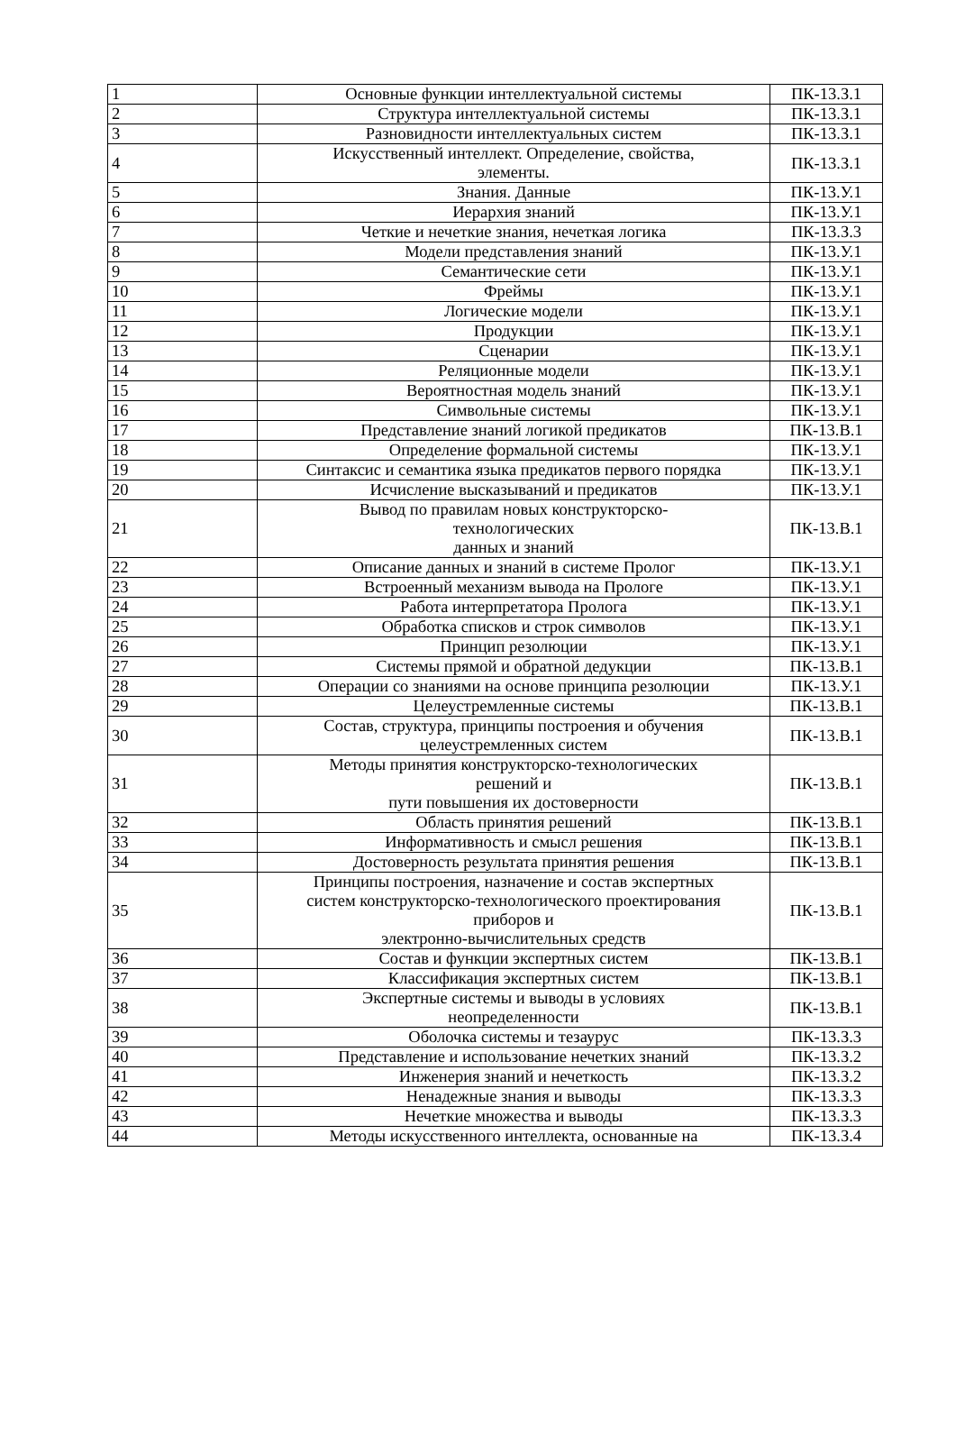| 1 | Основные функции интеллектуальной системы | ПК-13.З.1 |
| 2 | Структура интеллектуальной системы | ПК-13.З.1 |
| 3 | Разновидности интеллектуальных систем | ПК-13.З.1 |
| 4 | Искусственный интеллект. Определение, свойства, элементы. | ПК-13.З.1 |
| 5 | Знания. Данные | ПК-13.У.1 |
| 6 | Иерархия знаний | ПК-13.У.1 |
| 7 | Четкие и нечеткие знания, нечеткая логика | ПК-13.З.3 |
| 8 | Модели представления знаний | ПК-13.У.1 |
| 9 | Семантические сети | ПК-13.У.1 |
| 10 | Фреймы | ПК-13.У.1 |
| 11 | Логические модели | ПК-13.У.1 |
| 12 | Продукции | ПК-13.У.1 |
| 13 | Сценарии | ПК-13.У.1 |
| 14 | Реляционные модели | ПК-13.У.1 |
| 15 | Вероятностная модель знаний | ПК-13.У.1 |
| 16 | Символьные системы | ПК-13.У.1 |
| 17 | Представление знаний логикой предикатов | ПК-13.В.1 |
| 18 | Определение формальной системы | ПК-13.У.1 |
| 19 | Синтаксис и семантика языка предикатов первого порядка | ПК-13.У.1 |
| 20 | Исчисление высказываний и предикатов | ПК-13.У.1 |
| 21 | Вывод по правилам новых конструкторско- технологических данных и знаний | ПК-13.В.1 |
| 22 | Описание данных и знаний в системе Пролог | ПК-13.У.1 |
| 23 | Встроенный механизм вывода на Прологе | ПК-13.У.1 |
| 24 | Работа интерпретатора Пролога | ПК-13.У.1 |
| 25 | Обработка списков и строк символов | ПК-13.У.1 |
| 26 | Принцип резолюции | ПК-13.У.1 |
| 27 | Системы прямой и обратной дедукции | ПК-13.В.1 |
| 28 | Операции со знаниями на основе принципа резолюции | ПК-13.У.1 |
| 29 | Целеустремленные системы | ПК-13.В.1 |
| 30 | Состав, структура, принципы построения и обучения целеустремленных систем | ПК-13.В.1 |
| 31 | Методы принятия конструкторско-технологических решений и пути повышения их достоверности | ПК-13.В.1 |
| 32 | Область принятия решений | ПК-13.В.1 |
| 33 | Информативность и смысл решения | ПК-13.В.1 |
| 34 | Достоверность результата принятия решения | ПК-13.В.1 |
| 35 | Принципы построения, назначение и состав экспертных систем конструкторско-технологического проектирования приборов и электронно-вычислительных средств | ПК-13.В.1 |
| 36 | Состав и функции экспертных систем | ПК-13.В.1 |
| 37 | Классификация экспертных систем | ПК-13.В.1 |
| 38 | Экспертные системы и выводы в условиях неопределенности | ПК-13.В.1 |
| 39 | Оболочка системы и тезаурус | ПК-13.З.3 |
| 40 | Представление и использование нечетких знаний | ПК-13.З.2 |
| 41 | Инженерия знаний и нечеткость | ПК-13.З.2 |
| 42 | Ненадежные знания и выводы | ПК-13.З.3 |
| 43 | Нечеткие множества и выводы | ПК-13.З.3 |
| 44 | Методы искусственного интеллекта, основанные на | ПК-13.З.4 |